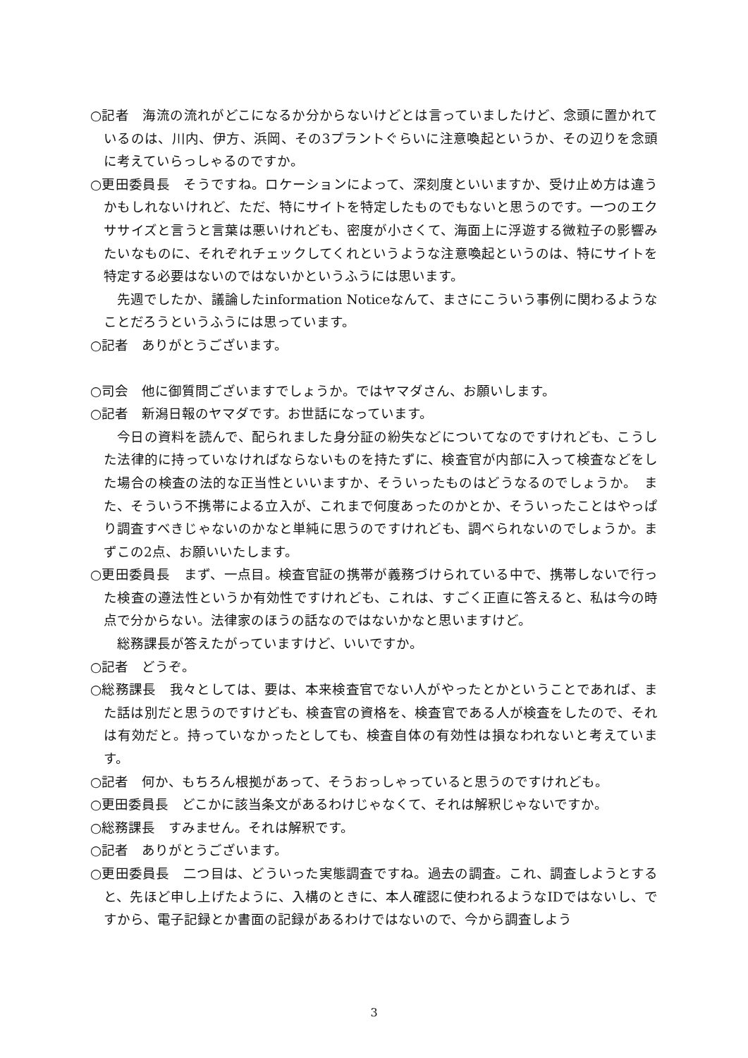○記者　海流の流れがどこになるか分からないけどとは言っていましたけど、念頭に置かれているのは、川内、伊方、浜岡、その3プラントぐらいに注意喚起というか、その辺りを念頭に考えていらっしゃるのですか。
○更田委員長　そうですね。ロケーションによって、深刻度といいますか、受け止め方は違うかもしれないけれど、ただ、特にサイトを特定したものでもないと思うのです。一つのエクササイズと言うと言葉は悪いけれども、密度が小さくて、海面上に浮遊する微粒子の影響みたいなものに、それぞれチェックしてくれというような注意喚起というのは、特にサイトを特定する必要はないのではないかというふうには思います。
先週でしたか、議論したinformation Noticeなんて、まさにこういう事例に関わるようなことだろうというふうには思っています。
○記者　ありがとうございます。
○司会　他に御質問ございますでしょうか。ではヤマダさん、お願いします。
○記者　新潟日報のヤマダです。お世話になっています。
今日の資料を読んで、配られました身分証の紛失などについてなのですけれども、こうした法律的に持っていなければならないものを持たずに、検査官が内部に入って検査などをした場合の検査の法的な正当性といいますか、そういったものはどうなるのでしょうか。　また、そういう不携帯による立入が、これまで何度あったのかとか、そういったことはやっぱり調査すべきじゃないのかなと単純に思うのですけれども、調べられないのでしょうか。まずこの2点、お願いいたします。
○更田委員長　まず、一点目。検査官証の携帯が義務づけられている中で、携帯しないで行った検査の遵法性というか有効性ですけれども、これは、すごく正直に答えると、私は今の時点で分からない。法律家のほうの話なのではないかなと思いますけど。
総務課長が答えたがっていますけど、いいですか。
○記者　どうぞ。
○総務課長　我々としては、要は、本来検査官でない人がやったとかということであれば、また話は別だと思うのですけども、検査官の資格を、検査官である人が検査をしたので、それは有効だと。持っていなかったとしても、検査自体の有効性は損なわれないと考えています。
○記者　何か、もちろん根拠があって、そうおっしゃっていると思うのですけれども。
○更田委員長　どこかに該当条文があるわけじゃなくて、それは解釈じゃないですか。
○総務課長　すみません。それは解釈です。
○記者　ありがとうございます。
○更田委員長　二つ目は、どういった実態調査ですね。過去の調査。これ、調査しようとすると、先ほど申し上げたように、入構のときに、本人確認に使われるようなIDではないし、ですから、電子記録とか書面の記録があるわけではないので、今から調査しよう
3